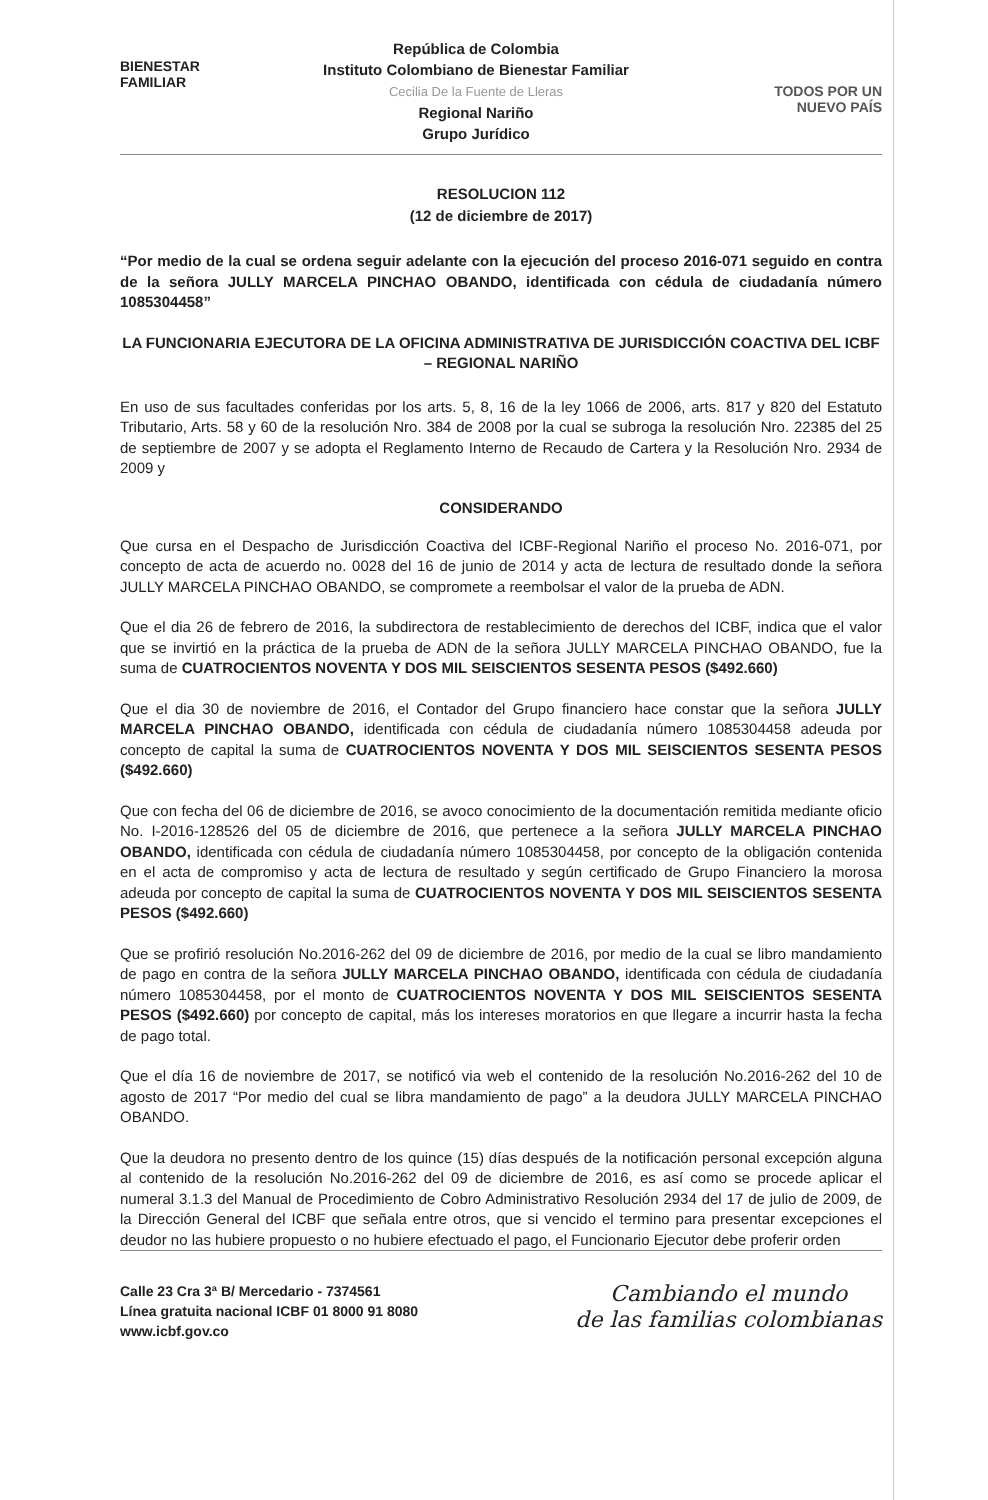BIENESTAR
FAMILIAR
República de Colombia
Instituto Colombiano de Bienestar Familiar
Cecilia De la Fuente de Lleras
Regional Nariño
Grupo Jurídico
TODOS POR UN
NUEVO PAÍS
RESOLUCION 112
(12 de diciembre de 2017)
“Por medio de la cual se ordena seguir adelante con la ejecución del proceso 2016-071 seguido en contra de la señora JULLY MARCELA PINCHAO OBANDO, identificada con cédula de ciudadanía número 1085304458”
LA FUNCIONARIA EJECUTORA DE LA OFICINA ADMINISTRATIVA DE JURISDICCIÓN COACTIVA DEL ICBF – REGIONAL NARIÑO
En uso de sus facultades conferidas por los arts. 5, 8, 16 de la ley 1066 de 2006, arts. 817 y 820 del Estatuto Tributario, Arts. 58 y 60 de la resolución Nro. 384 de 2008 por la cual se subroga la resolución Nro. 22385 del 25 de septiembre de 2007 y se adopta el Reglamento Interno de Recaudo de Cartera y la Resolución Nro. 2934 de 2009 y
CONSIDERANDO
Que cursa en el Despacho de Jurisdicción Coactiva del ICBF-Regional Nariño el proceso No. 2016-071, por concepto de acta de acuerdo no. 0028 del 16 de junio de 2014 y acta de lectura de resultado donde la señora JULLY MARCELA PINCHAO OBANDO, se compromete a reembolsar el valor de la prueba de ADN.
Que el dia 26 de febrero de 2016, la subdirectora de restablecimiento de derechos del ICBF, indica que el valor que se invirtió en la práctica de la prueba de ADN de la señora JULLY MARCELA PINCHAO OBANDO, fue la suma de CUATROCIENTOS NOVENTA Y DOS MIL SEISCIENTOS SESENTA PESOS ($492.660)
Que el dia 30 de noviembre de 2016, el Contador del Grupo financiero hace constar que la señora JULLY MARCELA PINCHAO OBANDO, identificada con cédula de ciudadanía número 1085304458 adeuda por concepto de capital la suma de CUATROCIENTOS NOVENTA Y DOS MIL SEISCIENTOS SESENTA PESOS ($492.660)
Que con fecha del 06 de diciembre de 2016, se avoco conocimiento de la documentación remitida mediante oficio No. I-2016-128526 del 05 de diciembre de 2016, que pertenece a la señora JULLY MARCELA PINCHAO OBANDO, identificada con cédula de ciudadanía número 1085304458, por concepto de la obligación contenida en el acta de compromiso y acta de lectura de resultado y según certificado de Grupo Financiero la morosa adeuda por concepto de capital la suma de CUATROCIENTOS NOVENTA Y DOS MIL SEISCIENTOS SESENTA PESOS ($492.660)
Que se profirió resolución No.2016-262 del 09 de diciembre de 2016, por medio de la cual se libro mandamiento de pago en contra de la señora JULLY MARCELA PINCHAO OBANDO, identificada con cédula de ciudadanía número 1085304458, por el monto de CUATROCIENTOS NOVENTA Y DOS MIL SEISCIENTOS SESENTA PESOS ($492.660) por concepto de capital, más los intereses moratorios en que llegare a incurrir hasta la fecha de pago total.
Que el día 16 de noviembre de 2017, se notificó via web el contenido de la resolución No.2016-262 del 10 de agosto de 2017 “Por medio del cual se libra mandamiento de pago” a la deudora JULLY MARCELA PINCHAO OBANDO.
Que la deudora no presento dentro de los quince (15) días después de la notificación personal excepción alguna al contenido de la resolución No.2016-262 del 09 de diciembre de 2016, es así como se procede aplicar el numeral 3.1.3 del Manual de Procedimiento de Cobro Administrativo Resolución 2934 del 17 de julio de 2009, de la Dirección General del ICBF que señala entre otros, que si vencido el termino para presentar excepciones el deudor no las hubiere propuesto o no hubiere efectuado el pago, el Funcionario Ejecutor debe proferir orden
Calle 23 Cra 3ª B/ Mercedario - 7374561
Línea gratuita nacional ICBF 01 8000 91 8080
www.icbf.gov.co
Cambiando el mundo
de las familias colombianas